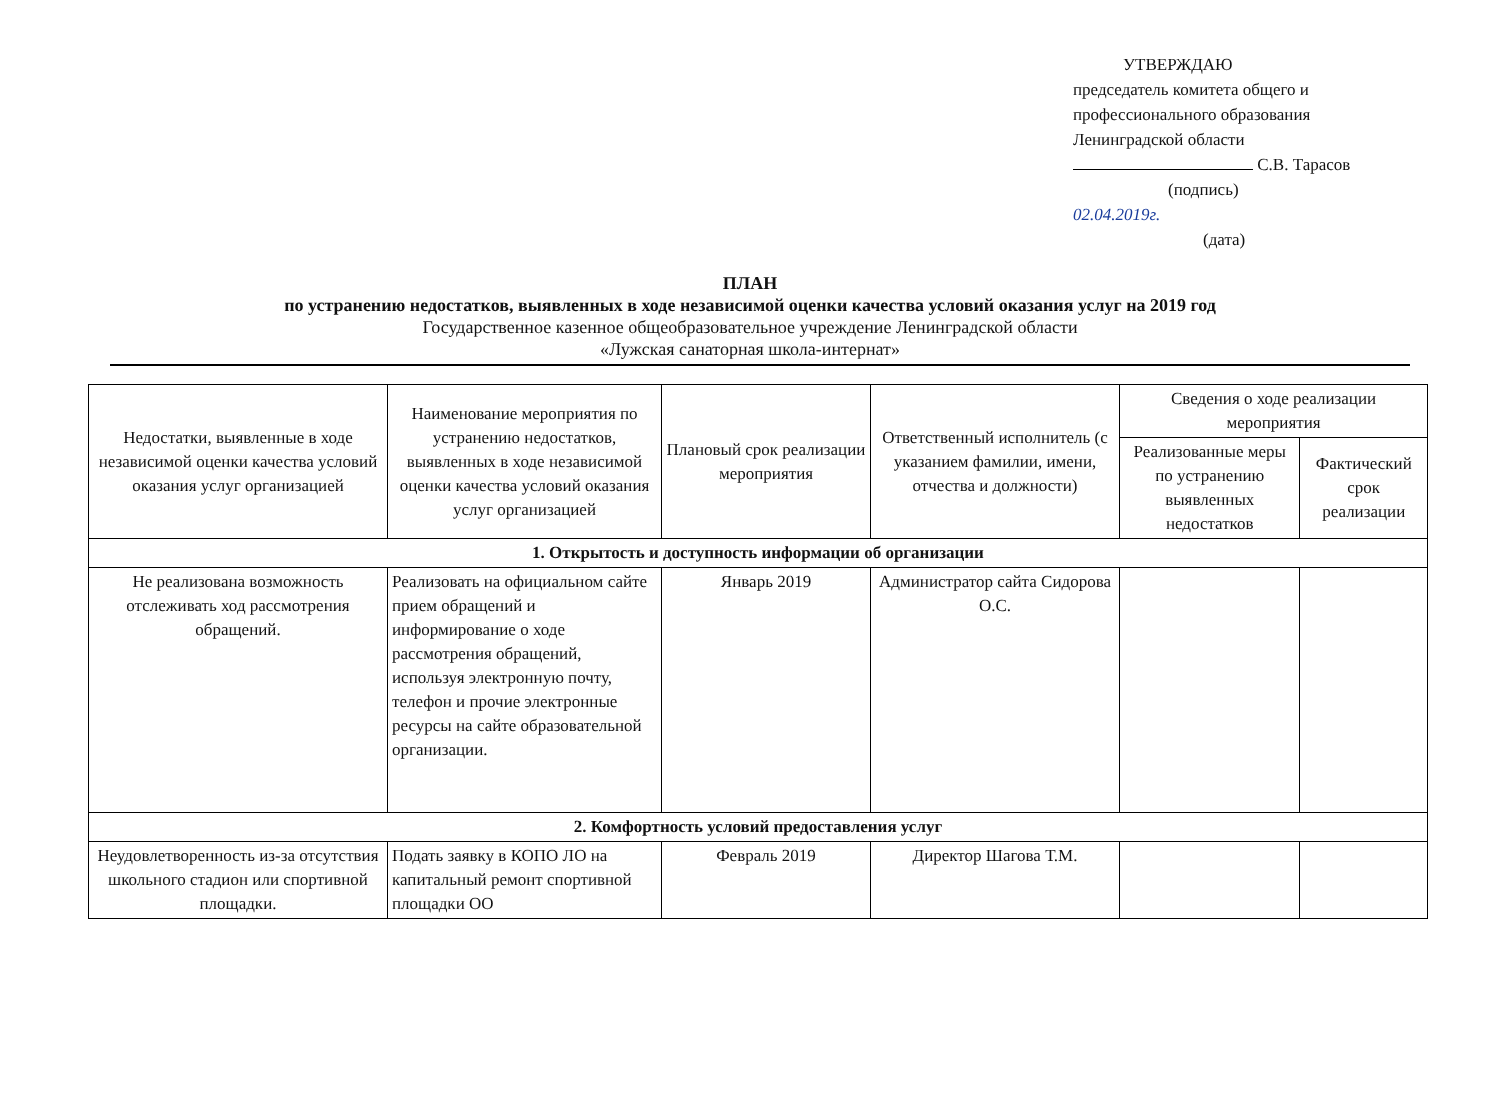УТВЕРЖДАЮ
председатель комитета общего и профессионального образования Ленинградской области
С.В. Тарасов
(подпись)
02.04.2019г.
(дата)
ПЛАН
по устранению недостатков, выявленных в ходе независимой оценки качества условий оказания услуг на 2019 год
Государственное казенное общеобразовательное учреждение Ленинградской области
«Лужская санаторная школа-интернат»
| Недостатки, выявленные в ходе независимой оценки качества условий оказания услуг организацией | Наименование мероприятия по устранению недостатков, выявленных в ходе независимой оценки качества условий оказания услуг организацией | Плановый срок реализации мероприятия | Ответственный исполнитель (с указанием фамилии, имени, отчества и должности) | Сведения о ходе реализации мероприятия | |
| --- | --- | --- | --- | --- | --- |
| | | | | Реализованные меры по устранению выявленных недостатков | Фактический срок реализации |
| 1. Открытость и доступность информации об организации | | | | | |
| Не реализована возможность отслеживать ход рассмотрения обращений. | Реализовать на официальном сайте прием обращений и информирование о ходе рассмотрения обращений, используя электронную почту, телефон и прочие электронные ресурсы на сайте образовательной организации. | Январь 2019 | Администратор сайта Сидорова О.С. | | |
| 2. Комфортность условий предоставления услуг | | | | | |
| Неудовлетворенность из-за отсутствия школьного стадион или спортивной площадки. | Подать заявку в КОПО ЛО на капитальный ремонт спортивной площадки ОО | Февраль 2019 | Директор Шагова Т.М. | | |